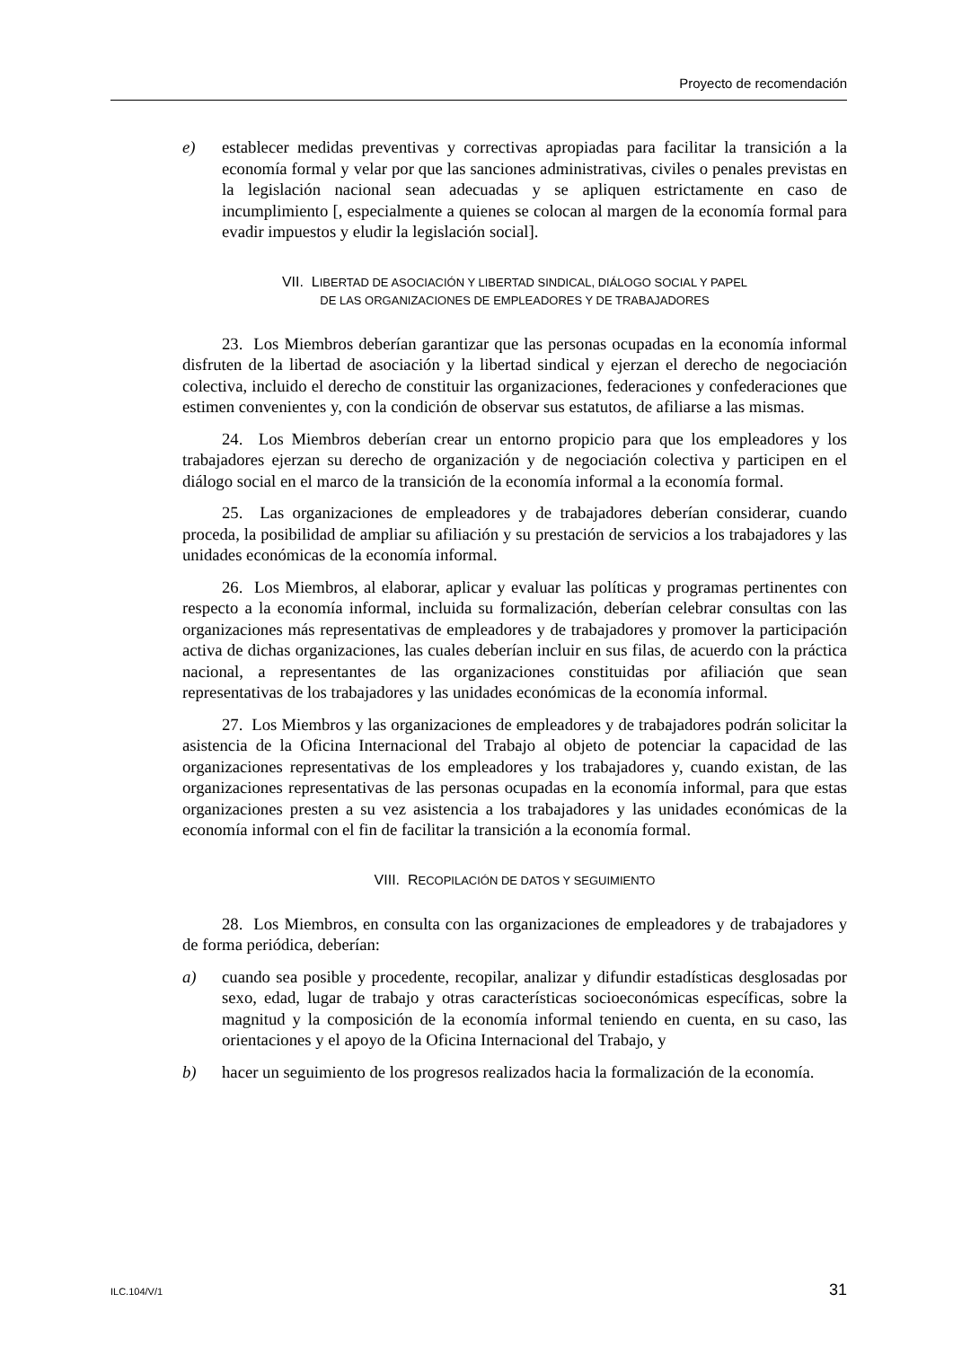Proyecto de recomendación
e) establecer medidas preventivas y correctivas apropiadas para facilitar la transición a la economía formal y velar por que las sanciones administrativas, civiles o penales previstas en la legislación nacional sean adecuadas y se apliquen estrictamente en caso de incumplimiento [, especialmente a quienes se colocan al margen de la economía formal para evadir impuestos y eludir la legislación social].
VII. LIBERTAD DE ASOCIACIÓN Y LIBERTAD SINDICAL, DIÁLOGO SOCIAL Y PAPEL
DE LAS ORGANIZACIONES DE EMPLEADORES Y DE TRABAJADORES
23. Los Miembros deberían garantizar que las personas ocupadas en la economía informal disfruten de la libertad de asociación y la libertad sindical y ejerzan el derecho de negociación colectiva, incluido el derecho de constituir las organizaciones, federaciones y confederaciones que estimen convenientes y, con la condición de observar sus estatutos, de afiliarse a las mismas.
24. Los Miembros deberían crear un entorno propicio para que los empleadores y los trabajadores ejerzan su derecho de organización y de negociación colectiva y participen en el diálogo social en el marco de la transición de la economía informal a la economía formal.
25. Las organizaciones de empleadores y de trabajadores deberían considerar, cuando proceda, la posibilidad de ampliar su afiliación y su prestación de servicios a los trabajadores y las unidades económicas de la economía informal.
26. Los Miembros, al elaborar, aplicar y evaluar las políticas y programas pertinentes con respecto a la economía informal, incluida su formalización, deberían celebrar consultas con las organizaciones más representativas de empleadores y de trabajadores y promover la participación activa de dichas organizaciones, las cuales deberían incluir en sus filas, de acuerdo con la práctica nacional, a representantes de las organizaciones constituidas por afiliación que sean representativas de los trabajadores y las unidades económicas de la economía informal.
27. Los Miembros y las organizaciones de empleadores y de trabajadores podrán solicitar la asistencia de la Oficina Internacional del Trabajo al objeto de potenciar la capacidad de las organizaciones representativas de los empleadores y los trabajadores y, cuando existan, de las organizaciones representativas de las personas ocupadas en la economía informal, para que estas organizaciones presten a su vez asistencia a los trabajadores y las unidades económicas de la economía informal con el fin de facilitar la transición a la economía formal.
VIII. RECOPILACIÓN DE DATOS Y SEGUIMIENTO
28. Los Miembros, en consulta con las organizaciones de empleadores y de trabajadores y de forma periódica, deberían:
a) cuando sea posible y procedente, recopilar, analizar y difundir estadísticas desglosadas por sexo, edad, lugar de trabajo y otras características socioeconómicas específicas, sobre la magnitud y la composición de la economía informal teniendo en cuenta, en su caso, las orientaciones y el apoyo de la Oficina Internacional del Trabajo, y
b) hacer un seguimiento de los progresos realizados hacia la formalización de la economía.
ILC.104/V/1 31